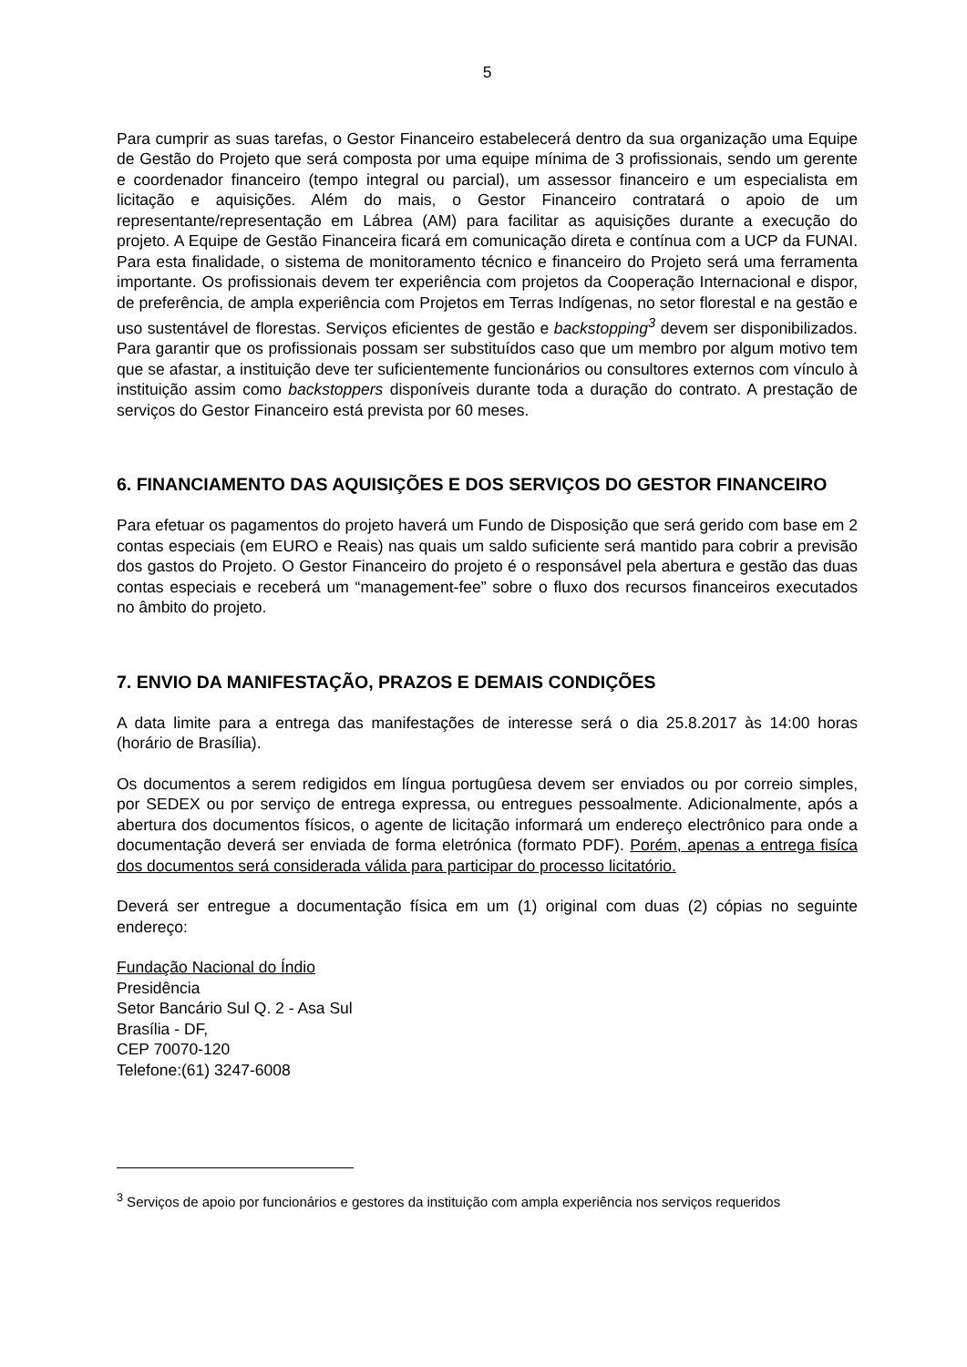5
Para cumprir as suas tarefas, o Gestor Financeiro estabelecerá dentro da sua organização uma Equipe de Gestão do Projeto que será composta por uma equipe mínima de 3 profissionais, sendo um gerente e coordenador financeiro (tempo integral ou parcial), um assessor financeiro e um especialista em licitação e aquisições. Além do mais, o Gestor Financeiro contratará o apoio de um representante/representação em Lábrea (AM) para facilitar as aquisições durante a execução do projeto. A Equipe de Gestão Financeira ficará em comunicação direta e contínua com a UCP da FUNAI. Para esta finalidade, o sistema de monitoramento técnico e financeiro do Projeto será uma ferramenta importante. Os profissionais devem ter experiência com projetos da Cooperação Internacional e dispor, de preferência, de ampla experiência com Projetos em Terras Indígenas, no setor florestal e na gestão e uso sustentável de florestas. Serviços eficientes de gestão e backstopping<sup>3</sup> devem ser disponibilizados. Para garantir que os profissionais possam ser substituídos caso que um membro por algum motivo tem que se afastar, a instituição deve ter suficientemente funcionários ou consultores externos com vínculo à instituição assim como backstoppers disponíveis durante toda a duração do contrato. A prestação de serviços do Gestor Financeiro está prevista por 60 meses.
6. FINANCIAMENTO DAS AQUISIÇÕES E DOS SERVIÇOS DO GESTOR FINANCEIRO
Para efetuar os pagamentos do projeto haverá um Fundo de Disposição que será gerido com base em 2 contas especiais (em EURO e Reais) nas quais um saldo suficiente será mantido para cobrir a previsão dos gastos do Projeto. O Gestor Financeiro do projeto é o responsável pela abertura e gestão das duas contas especiais e receberá um “management-fee” sobre o fluxo dos recursos financeiros executados no âmbito do projeto.
7. ENVIO DA MANIFESTAÇÃO, PRAZOS E DEMAIS CONDIÇÕES
A data limite para a entrega das manifestações de interesse será o dia 25.8.2017 às 14:00 horas (horário de Brasília).
Os documentos a serem redigidos em língua portugûesa devem ser enviados ou por correio simples, por SEDEX ou por serviço de entrega expressa, ou entregues pessoalmente. Adicionalmente, após a abertura dos documentos físicos, o agente de licitação informará um endereço electrônico para onde a documentação deverá ser enviada de forma eletrónica (formato PDF). Porém, apenas a entrega fisíca dos documentos será considerada válida para participar do processo licitatório.
Deverá ser entregue a documentação física em um (1) original com duas (2) cópias no seguinte endereço:
Fundação Nacional do Índio
Presidência
Setor Bancário Sul Q. 2 - Asa Sul
Brasília - DF,
CEP 70070-120
Telefone:(61) 3247-6008
<sup>3</sup> Serviços de apoio por funcionários e gestores da instituição com ampla experiência nos serviços requeridos